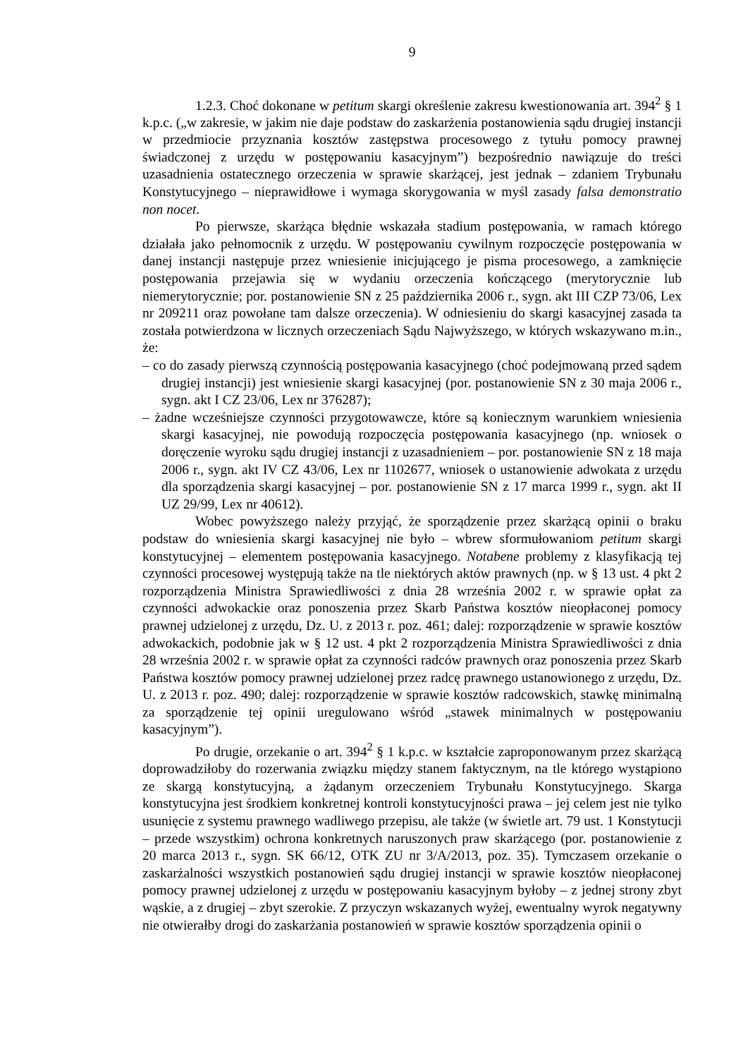9
1.2.3. Choć dokonane w petitum skargi określenie zakresu kwestionowania art. 394<sup>2</sup> § 1 k.p.c. („w zakresie, w jakim nie daje podstaw do zaskarżenia postanowienia sądu drugiej instancji w przedmiocie przyznania kosztów zastępstwa procesowego z tytułu pomocy prawnej świadczonej z urzędu w postępowaniu kasacyjnym”) bezpośrednio nawiązuje do treści uzasadnienia ostatecznego orzeczenia w sprawie skarżącej, jest jednak – zdaniem Trybunału Konstytucyjnego – nieprawidłowe i wymaga skorygowania w myśl zasady falsa demonstratio non nocet.
Po pierwsze, skarżąca błędnie wskazała stadium postępowania, w ramach którego działała jako pełnomocnik z urzędu. W postępowaniu cywilnym rozpoczęcie postępowania w danej instancji następuje przez wniesienie inicjującego je pisma procesowego, a zamknięcie postępowania przejawia się w wydaniu orzeczenia kończącego (merytorycznie lub niemerytorycznie; por. postanowienie SN z 25 października 2006 r., sygn. akt III CZP 73/06, Lex nr 209211 oraz powołane tam dalsze orzeczenia). W odniesieniu do skargi kasacyjnej zasada ta została potwierdzona w licznych orzeczeniach Sądu Najwyższego, w których wskazywano m.in., że:
– co do zasady pierwszą czynnością postępowania kasacyjnego (choć podejmowaną przed sądem drugiej instancji) jest wniesienie skargi kasacyjnej (por. postanowienie SN z 30 maja 2006 r., sygn. akt I CZ 23/06, Lex nr 376287);
– żadne wcześniejsze czynności przygotowawcze, które są koniecznym warunkiem wniesienia skargi kasacyjnej, nie powodują rozpoczęcia postępowania kasacyjnego (np. wniosek o doręczenie wyroku sądu drugiej instancji z uzasadnieniem – por. postanowienie SN z 18 maja 2006 r., sygn. akt IV CZ 43/06, Lex nr 1102677, wniosek o ustanowienie adwokata z urzędu dla sporządzenia skargi kasacyjnej – por. postanowienie SN z 17 marca 1999 r., sygn. akt II UZ 29/99, Lex nr 40612).
Wobec powyższego należy przyjąć, że sporządzenie przez skarżącą opinii o braku podstaw do wniesienia skargi kasacyjnej nie było – wbrew sformułowaniom petitum skargi konstytucyjnej – elementem postępowania kasacyjnego. Notabene problemy z klasyfikacją tej czynności procesowej występują także na tle niektórych aktów prawnych (np. w § 13 ust. 4 pkt 2 rozporządzenia Ministra Sprawiedliwości z dnia 28 września 2002 r. w sprawie opłat za czynności adwokackie oraz ponoszenia przez Skarb Państwa kosztów nieopłaconej pomocy prawnej udzielonej z urzędu, Dz. U. z 2013 r. poz. 461; dalej: rozporządzenie w sprawie kosztów adwokackich, podobnie jak w § 12 ust. 4 pkt 2 rozporządzenia Ministra Sprawiedliwości z dnia 28 września 2002 r. w sprawie opłat za czynności radców prawnych oraz ponoszenia przez Skarb Państwa kosztów pomocy prawnej udzielonej przez radcę prawnego ustanowionego z urzędu, Dz. U. z 2013 r. poz. 490; dalej: rozporządzenie w sprawie kosztów radcowskich, stawkę minimalną za sporządzenie tej opinii uregulowano wśród „stawek minimalnych w postępowaniu kasacyjnym”).
Po drugie, orzekanie o art. 394<sup>2</sup> § 1 k.p.c. w kształcie zaproponowanym przez skarżącą doprowadziłoby do rozerwania związku między stanem faktycznym, na tle którego wystąpiono ze skargą konstytucyjną, a żądanym orzeczeniem Trybunału Konstytucyjnego. Skarga konstytucyjna jest środkiem konkretnej kontroli konstytucyjności prawa – jej celem jest nie tylko usunięcie z systemu prawnego wadliwego przepisu, ale także (w świetle art. 79 ust. 1 Konstytucji – przede wszystkim) ochrona konkretnych naruszonych praw skarżącego (por. postanowienie z 20 marca 2013 r., sygn. SK 66/12, OTK ZU nr 3/A/2013, poz. 35). Tymczasem orzekanie o zaskarżalności wszystkich postanowień sądu drugiej instancji w sprawie kosztów nieopłaconej pomocy prawnej udzielonej z urzędu w postępowaniu kasacyjnym byłoby – z jednej strony zbyt wąskie, a z drugiej – zbyt szerokie. Z przyczyn wskazanych wyżej, ewentualny wyrok negatywny nie otwierałby drogi do zaskarżania postanowień w sprawie kosztów sporządzenia opinii o